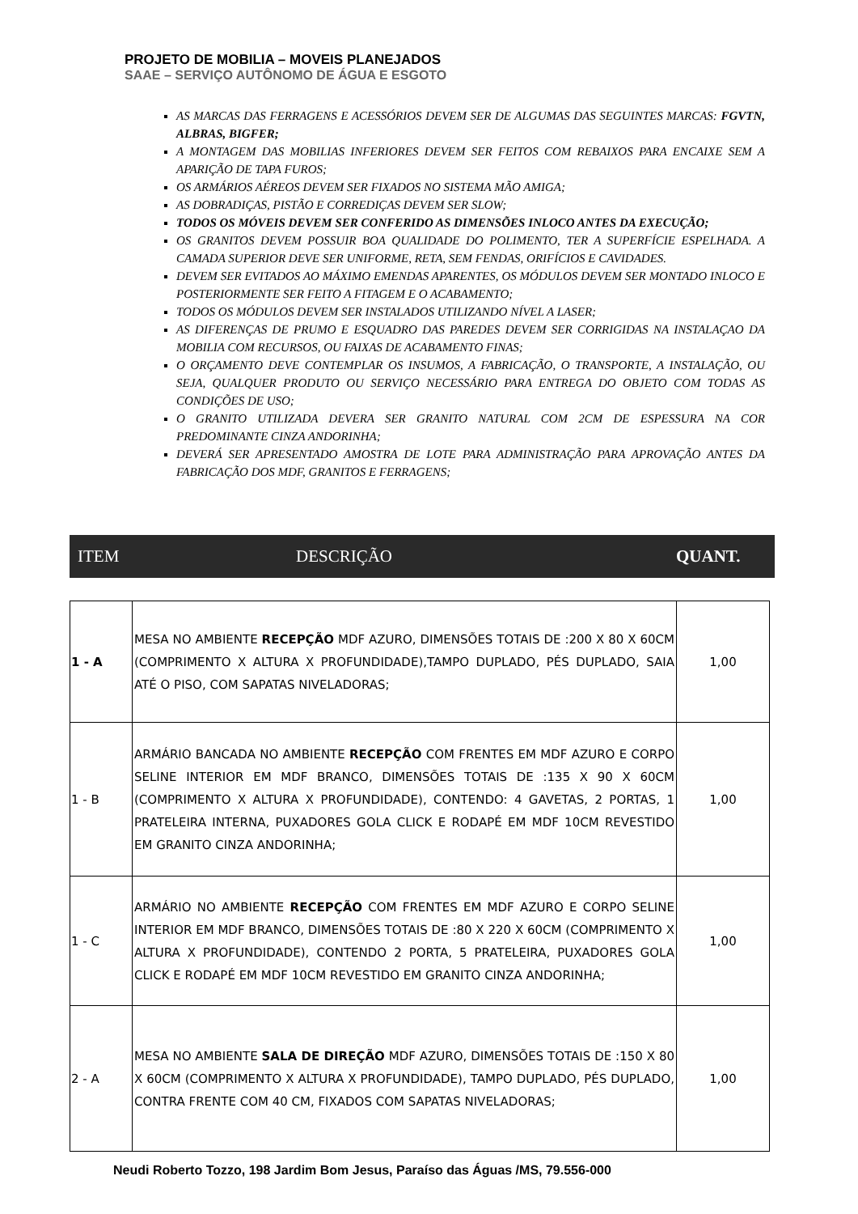PROJETO DE MOBILIA – MOVEIS PLANEJADOS
SAAE – SERVIÇO AUTÔNOMO DE ÁGUA E ESGOTO
AS MARCAS DAS FERRAGENS E ACESSÓRIOS DEVEM SER DE ALGUMAS DAS SEGUINTES MARCAS: FGVTN, ALBRAS, BIGFER;
A MONTAGEM DAS MOBILIAS INFERIORES DEVEM SER FEITOS COM REBAIXOS PARA ENCAIXE SEM A APARIÇÃO DE TAPA FUROS;
OS ARMÁRIOS AÉREOS DEVEM SER FIXADOS NO SISTEMA MÃO AMIGA;
AS DOBRADIÇAS, PISTÃO E CORREDIÇAS DEVEM SER SLOW;
TODOS OS MÓVEIS DEVEM SER CONFERIDO AS DIMENSÕES INLOCO ANTES DA EXECUÇÃO;
OS GRANITOS DEVEM POSSUIR BOA QUALIDADE DO POLIMENTO, TER A SUPERFÍCIE ESPELHADA. A CAMADA SUPERIOR DEVE SER UNIFORME, RETA, SEM FENDAS, ORIFÍCIOS E CAVIDADES.
DEVEM SER EVITADOS AO MÁXIMO EMENDAS APARENTES, OS MÓDULOS DEVEM SER MONTADO INLOCO E POSTERIORMENTE SER FEITO A FITAGEM E O ACABAMENTO;
TODOS OS MÓDULOS DEVEM SER INSTALADOS UTILIZANDO NÍVEL A LASER;
AS DIFERENÇAS DE PRUMO E ESQUADRO DAS PAREDES DEVEM SER CORRIGIDAS NA INSTALAÇAO DA MOBILIA COM RECURSOS, OU FAIXAS DE ACABAMENTO FINAS;
O ORÇAMENTO DEVE CONTEMPLAR OS INSUMOS, A FABRICAÇÃO, O TRANSPORTE, A INSTALAÇÃO, OU SEJA, QUALQUER PRODUTO OU SERVIÇO NECESSÁRIO PARA ENTREGA DO OBJETO COM TODAS AS CONDIÇÕES DE USO;
O GRANITO UTILIZADA DEVERA SER GRANITO NATURAL COM 2CM DE ESPESSURA NA COR PREDOMINANTE CINZA ANDORINHA;
DEVERÁ SER APRESENTADO AMOSTRA DE LOTE PARA ADMINISTRAÇÃO PARA APROVAÇÃO ANTES DA FABRICAÇÃO DOS MDF, GRANITOS E FERRAGENS;
ITEM DESCRIÇÃO QUANT.
| 1 - A | MESA NO AMBIENTE RECEPÇÃO MDF AZURO, DIMENSÕES TOTAIS DE :200 X 80 X 60CM (COMPRIMENTO X ALTURA X PROFUNDIDADE),TAMPO DUPLADO, PÉS DUPLADO, SAIA ATÉ O PISO, COM SAPATAS NIVELADORAS; | 1,00 |
| 1 - B | ARMÁRIO BANCADA NO AMBIENTE RECEPÇÃO COM FRENTES EM MDF AZURO E CORPO SELINE INTERIOR EM MDF BRANCO, DIMENSÕES TOTAIS DE :135 X 90 X 60CM (COMPRIMENTO X ALTURA X PROFUNDIDADE), CONTENDO: 4 GAVETAS, 2 PORTAS, 1 PRATELEIRA INTERNA, PUXADORES GOLA CLICK E RODAPÉ EM MDF 10CM REVESTIDO EM GRANITO CINZA ANDORINHA; | 1,00 |
| 1 - C | ARMÁRIO NO AMBIENTE RECEPÇÃO COM FRENTES EM MDF AZURO E CORPO SELINE INTERIOR EM MDF BRANCO, DIMENSÕES TOTAIS DE :80 X 220 X 60CM (COMPRIMENTO X ALTURA X PROFUNDIDADE), CONTENDO 2 PORTA, 5 PRATELEIRA, PUXADORES GOLA CLICK E RODAPÉ EM MDF 10CM REVESTIDO EM GRANITO CINZA ANDORINHA; | 1,00 |
| 2 - A | MESA NO AMBIENTE SALA DE DIREÇÃO MDF AZURO, DIMENSÕES TOTAIS DE :150 X 80 X 60CM (COMPRIMENTO X ALTURA X PROFUNDIDADE), TAMPO DUPLADO, PÉS DUPLADO, CONTRA FRENTE COM 40 CM, FIXADOS COM SAPATAS NIVELADORAS; | 1,00 |
Neudi Roberto Tozzo, 198 Jardim Bom Jesus, Paraíso das Águas /MS, 79.556-000